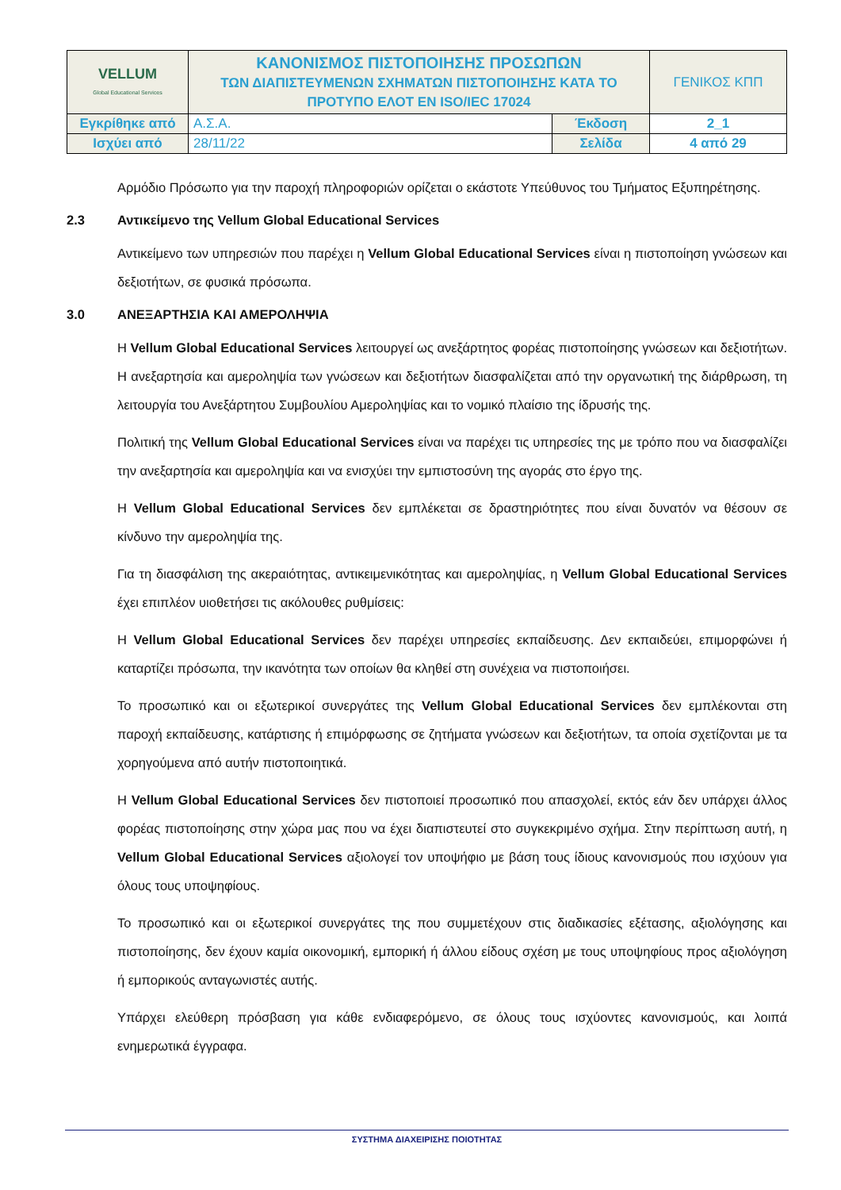| VELLUM Global Educational Services | ΚΑΝΟΝΙΣΜΟΣ ΠΙΣΤΟΠΟΙΗΣΗΣ ΠΡΟΣΩΠΩΝ ΤΩΝ ΔΙΑΠΙΣΤΕΥΜΕΝΩΝ ΣΧΗΜΑΤΩΝ ΠΙΣΤΟΠΟΙΗΣΗΣ ΚΑΤΑ ΤΟ ΠΡΟΤΥΠΟ ΕΛΟΤ ΕΝ ISO/IEC 17024 | | ΓΕΝΙΚΟΣ ΚΠΠ |
| Εγκρίθηκε από | Α.Σ.Α. | Έκδοση | 2_1 |
| Ισχύει από | 28/11/22 | Σελίδα | 4 από 29 |
Αρμόδιο Πρόσωπο για την παροχή πληροφοριών ορίζεται ο εκάστοτε Υπεύθυνος του Τμήματος Εξυπηρέτησης.
2.3 Αντικείμενο της Vellum Global Educational Services
Αντικείμενο των υπηρεσιών που παρέχει η Vellum Global Educational Services είναι η πιστοποίηση γνώσεων και δεξιοτήτων, σε φυσικά πρόσωπα.
3.0 ΑΝΕΞΑΡΤΗΣΙΑ ΚΑΙ ΑΜΕΡΟΛΗΨΙΑ
Η Vellum Global Educational Services λειτουργεί ως ανεξάρτητος φορέας πιστοποίησης γνώσεων και δεξιοτήτων. Η ανεξαρτησία και αμεροληψία των γνώσεων και δεξιοτήτων διασφαλίζεται από την οργανωτική της διάρθρωση, τη λειτουργία του Ανεξάρτητου Συμβουλίου Αμεροληψίας και το νομικό πλαίσιο της ίδρυσής της.
Πολιτική της Vellum Global Educational Services είναι να παρέχει τις υπηρεσίες της με τρόπο που να διασφαλίζει την ανεξαρτησία και αμεροληψία και να ενισχύει την εμπιστοσύνη της αγοράς στο έργο της.
Η Vellum Global Educational Services δεν εμπλέκεται σε δραστηριότητες που είναι δυνατόν να θέσουν σε κίνδυνο την αμεροληψία της.
Για τη διασφάλιση της ακεραιότητας, αντικειμενικότητας και αμεροληψίας, η Vellum Global Educational Services έχει επιπλέον υιοθετήσει τις ακόλουθες ρυθμίσεις:
Η Vellum Global Educational Services δεν παρέχει υπηρεσίες εκπαίδευσης. Δεν εκπαιδεύει, επιμορφώνει ή καταρτίζει πρόσωπα, την ικανότητα των οποίων θα κληθεί στη συνέχεια να πιστοποιήσει.
Το προσωπικό και οι εξωτερικοί συνεργάτες της Vellum Global Educational Services δεν εμπλέκονται στη παροχή εκπαίδευσης, κατάρτισης ή επιμόρφωσης σε ζητήματα γνώσεων και δεξιοτήτων, τα οποία σχετίζονται με τα χορηγούμενα από αυτήν πιστοποιητικά.
Η Vellum Global Educational Services δεν πιστοποιεί προσωπικό που απασχολεί, εκτός εάν δεν υπάρχει άλλος φορέας πιστοποίησης στην χώρα μας που να έχει διαπιστευτεί στο συγκεκριμένο σχήμα. Στην περίπτωση αυτή, η Vellum Global Educational Services αξιολογεί τον υποψήφιο με βάση τους ίδιους κανονισμούς που ισχύουν για όλους τους υποψηφίους.
Το προσωπικό και οι εξωτερικοί συνεργάτες της που συμμετέχουν στις διαδικασίες εξέτασης, αξιολόγησης και πιστοποίησης, δεν έχουν καμία οικονομική, εμπορική ή άλλου είδους σχέση με τους υποψηφίους προς αξιολόγηση ή εμπορικούς ανταγωνιστές αυτής.
Υπάρχει ελεύθερη πρόσβαση για κάθε ενδιαφερόμενο, σε όλους τους ισχύοντες κανονισμούς, και λοιπά ενημερωτικά έγγραφα.
ΣΥΣΤΗΜΑ ΔΙΑΧΕΙΡΙΣΗΣ ΠΟΙΟΤΗΤΑΣ